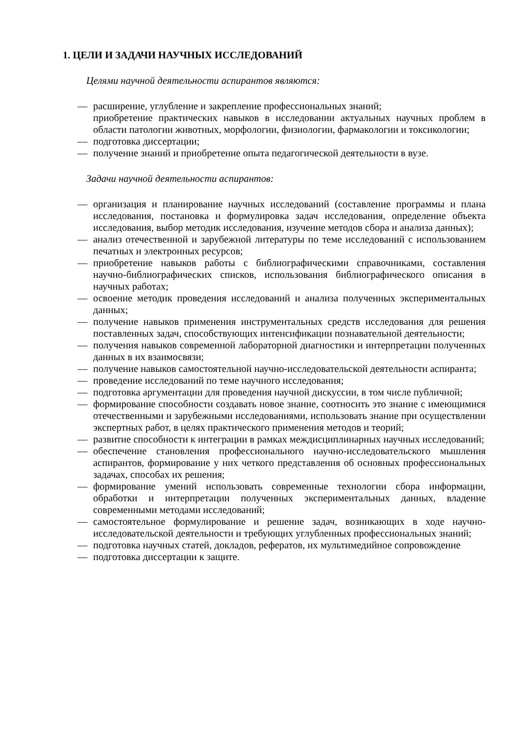1. ЦЕЛИ И ЗАДАЧИ НАУЧНЫХ ИССЛЕДОВАНИЙ
Целями научной деятельности аспирантов являются:
— расширение, углубление и закрепление профессиональных знаний;
приобретение практических навыков в исследовании актуальных научных проблем в области патологии животных, морфологии, физиологии, фармакологии и токсикологии;
— подготовка диссертации;
— получение знаний и приобретение опыта педагогической деятельности в вузе.
Задачи научной деятельности аспирантов:
— организация и планирование научных исследований (составление программы и плана исследования, постановка и формулировка задач исследования, определение объекта исследования, выбор методик исследования, изучение методов сбора и анализа данных);
— анализ отечественной и зарубежной литературы по теме исследований с использованием печатных и электронных ресурсов;
— приобретение навыков работы с библиографическими справочниками, составления научно-библиографических списков, использования библиографического описания в научных работах;
— освоение методик проведения исследований и анализа полученных экспериментальных данных;
— получение навыков применения инструментальных средств исследования для решения поставленных задач, способствующих интенсификации познавательной деятельности;
— получения навыков современной лабораторной диагностики и интерпретации полученных данных в их взаимосвязи;
— получение навыков самостоятельной научно-исследовательской деятельности аспиранта;
— проведение исследований по теме научного исследования;
— подготовка аргументации для проведения научной дискуссии, в том числе публичной;
— формирование способности создавать новое знание, соотносить это знание с имеющимися отечественными и зарубежными исследованиями, использовать знание при осуществлении экспертных работ, в целях практического применения методов и теорий;
— развитие способности к интеграции в рамках междисциплинарных научных исследований;
— обеспечение становления профессионального научно-исследовательского мышления аспирантов, формирование у них четкого представления об основных профессиональных задачах, способах их решения;
— формирование умений использовать современные технологии сбора информации, обработки и интерпретации полученных экспериментальных данных, владение современными методами исследований;
— самостоятельное формулирование и решение задач, возникающих в ходе научно-исследовательской деятельности и требующих углубленных профессиональных знаний;
— подготовка научных статей, докладов, рефератов, их мультимедийное сопровождение
— подготовка диссертации к защите.